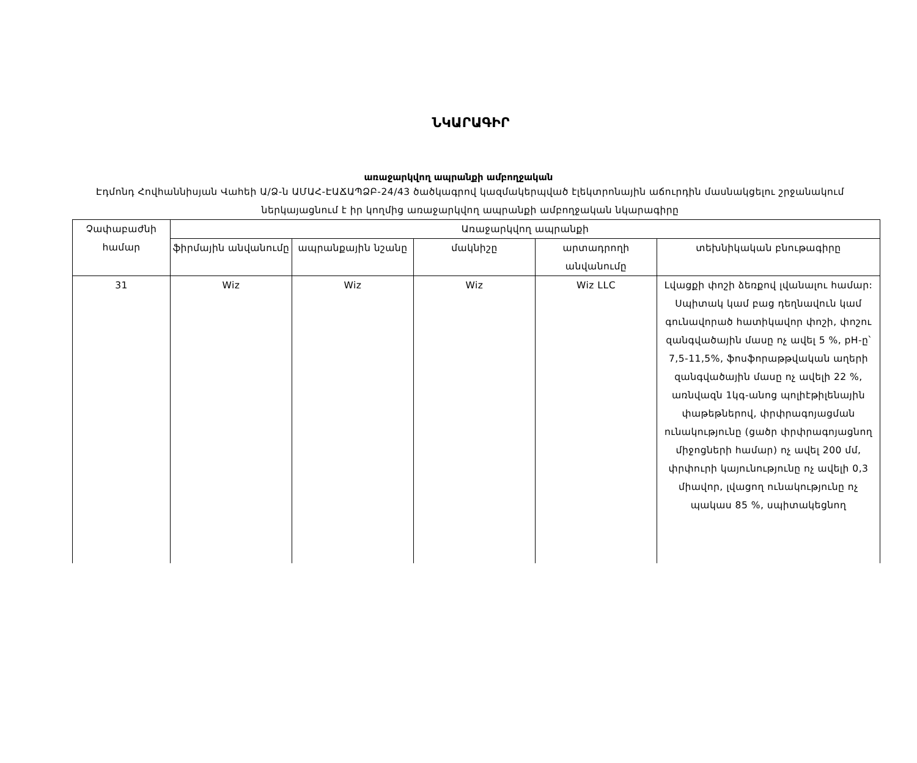ՆԿԱՐԱԳԻՐ
առաջարկվող ապրանքի ամբողջական
Էդմոնդ Հովհաննիսյան Վահեի Ա/Ձ-ն ԱՄԱՀ-ԷԱՃԱՊՁԲ-24/43 ծածկագրով կազմակերպված էլեկտրոնային աճուրդին մասնակցելու շրջանակում ներկայացնում է իր կողմից առաջարկվող ապրանքի ամբողջական նկարագիրը
| Չափաբաժնի համար | Առաջարկվող ապրանքի | | | | |
| --- | --- | --- | --- | --- | --- |
| | ֆիրմային անվանումը | ապրանքային նշանը | մակնիշը | արտադրողի անվանումը | տեխնիկական բնութագիրը |
| 31 | Wiz | Wiz | Wiz | Wiz LLC | Լվացքի փոշի ձեռքով լվանալու համար: Սպիտակ կամ բաց դեղնավուն կամ գունավորած հատիկավոր փոշի, փոշու զանգվածային մասը ոչ ավել 5 %, pH-ը՝ 7,5-11,5%, ֆոսֆորաթթվական աղերի զանգվածային մասը ոչ ավելի 22 %, առնվազն 1կգ-անոց պոլիէթիլենային փաթեթներով, փրփրագոյացման ունակությունը (ցածր փրփրագոյացնող միջոցների համար) ոչ ավել 200 մմ, փրփուրի կայունությունը ոչ ավելի 0,3 միավոր, լվացող ունակությունը ոչ պակաս 85 %, սպիտակեցնող |